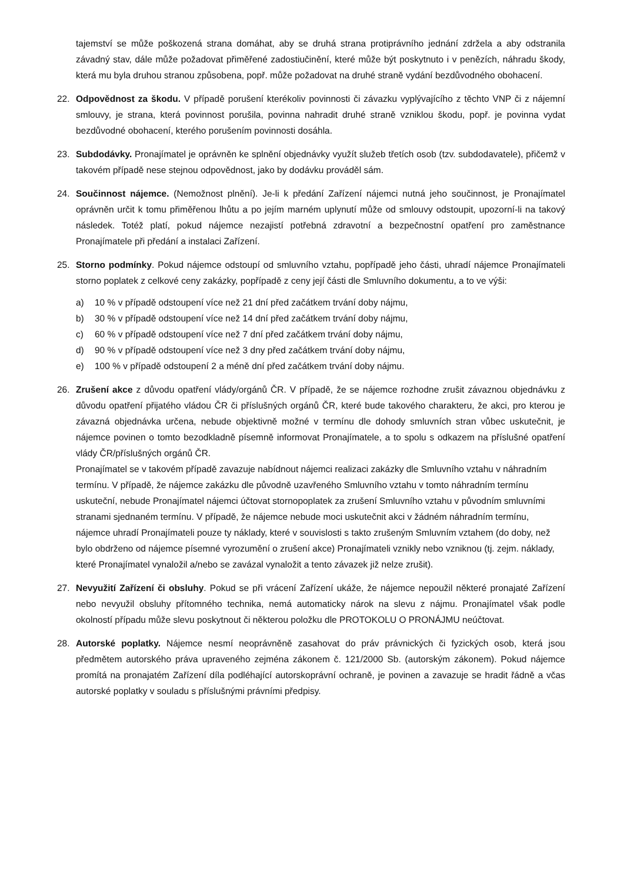tajemství se může poškozená strana domáhat, aby se druhá strana protiprávního jednání zdržela a aby odstranila závadný stav, dále může požadovat přiměřené zadostiučinění, které může být poskytnuto i v penězích, náhradu škody, která mu byla druhou stranou způsobena, popř. může požadovat na druhé straně vydání bezdůvodného obohacení.
22. Odpovědnost za škodu. V případě porušení kterékoliv povinnosti či závazku vyplývajícího z těchto VNP či z nájemní smlouvy, je strana, která povinnost porušila, povinna nahradit druhé straně vzniklou škodu, popř. je povinna vydat bezdůvodné obohacení, kterého porušením povinnosti dosáhla.
23. Subdodávky. Pronajímatel je oprávněn ke splnění objednávky využít služeb třetích osob (tzv. subdodavatele), přičemž v takovém případě nese stejnou odpovědnost, jako by dodávku prováděl sám.
24. Součinnost nájemce. (Nemožnost plnění). Je-li k předání Zařízení nájemci nutná jeho součinnost, je Pronajímatel oprávněn určit k tomu přiměřenou lhůtu a po jejím marném uplynutí může od smlouvy odstoupit, upozorní-li na takový následek. Totéž platí, pokud nájemce nezajistí potřebná zdravotní a bezpečnostní opatření pro zaměstnance Pronajímatele při předání a instalaci Zařízení.
25. Storno podmínky. Pokud nájemce odstoupí od smluvního vztahu, popřípadě jeho části, uhradí nájemce Pronajímateli storno poplatek z celkové ceny zakázky, popřípadě z ceny její části dle Smluvního dokumentu, a to ve výši:
a) 10 % v případě odstoupení více než 21 dní před začátkem trvání doby nájmu,
b) 30 % v případě odstoupení více než 14 dní před začátkem trvání doby nájmu,
c) 60 % v případě odstoupení více než 7 dní před začátkem trvání doby nájmu,
d) 90 % v případě odstoupení více než 3 dny před začátkem trvání doby nájmu,
e) 100 % v případě odstoupení 2 a méně dní před začátkem trvání doby nájmu.
26. Zrušení akce z důvodu opatření vlády/orgánů ČR. V případě, že se nájemce rozhodne zrušit závaznou objednávku z důvodu opatření přijatého vládou ČR či příslušných orgánů ČR, které bude takového charakteru, že akci, pro kterou je závazná objednávka určena, nebude objektivně možné v termínu dle dohody smluvních stran vůbec uskutečnit, je nájemce povinen o tomto bezodkladně písemně informovat Pronajímatele, a to spolu s odkazem na příslušné opatření vlády ČR/příslušných orgánů ČR.
Pronajímatel se v takovém případě zavazuje nabídnout nájemci realizaci zakázky dle Smluvního vztahu v náhradním termínu. V případě, že nájemce zakázku dle původně uzavřeného Smluvního vztahu v tomto náhradním termínu uskuteční, nebude Pronajímatel nájemci účtovat stornopoplatek za zrušení Smluvního vztahu v původním smluvními stranami sjednaném termínu. V případě, že nájemce nebude moci uskutečnit akci v žádném náhradním termínu, nájemce uhradí Pronajímateli pouze ty náklady, které v souvislosti s takto zrušeným Smluvním vztahem (do doby, než bylo obdrženo od nájemce písemné vyrozumění o zrušení akce) Pronajímateli vznikly nebo vzniknou (tj. zejm. náklady, které Pronajímatel vynaložil a/nebo se zavázal vynaložit a tento závazek již nelze zrušit).
27. Nevyužití Zařízení či obsluhy. Pokud se při vrácení Zařízení ukáže, že nájemce nepoužil některé pronajaté Zařízení nebo nevyužil obsluhy přítomného technika, nemá automaticky nárok na slevu z nájmu. Pronajímatel však podle okolností případu může slevu poskytnout či některou položku dle PROTOKOLU O PRONÁJMU neúčtovat.
28. Autorské poplatky. Nájemce nesmí neoprávněně zasahovat do práv právnických či fyzických osob, která jsou předmětem autorského práva upraveného zejména zákonem č. 121/2000 Sb. (autorským zákonem). Pokud nájemce promítá na pronajatém Zařízení díla podléhající autorskoprávní ochraně, je povinen a zavazuje se hradit řádně a včas autorské poplatky v souladu s příslušnými právními předpisy.